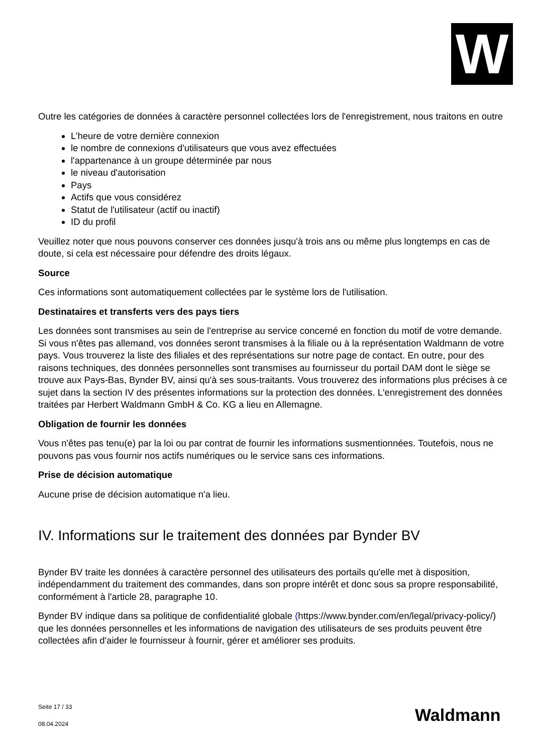W
Outre les catégories de données à caractère personnel collectées lors de l'enregistrement, nous traitons en outre
L’heure de votre dernière connexion
le nombre de connexions d'utilisateurs que vous avez effectuées
l'appartenance à un groupe déterminée par nous
le niveau d'autorisation
Pays
Actifs que vous considérez
Statut de l'utilisateur (actif ou inactif)
ID du profil
Veuillez noter que nous pouvons conserver ces données jusqu'à trois ans ou même plus longtemps en cas de doute, si cela est nécessaire pour défendre des droits légaux.
Source
Ces informations sont automatiquement collectées par le système lors de l'utilisation.
Destinataires et transferts vers des pays tiers
Les données sont transmises au sein de l'entreprise au service concerné en fonction du motif de votre demande. Si vous n'êtes pas allemand, vos données seront transmises à la filiale ou à la représentation Waldmann de votre pays. Vous trouverez la liste des filiales et des représentations sur notre page de contact. En outre, pour des raisons techniques, des données personnelles sont transmises au fournisseur du portail DAM dont le siège se trouve aux Pays-Bas, Bynder BV, ainsi qu'à ses sous-traitants. Vous trouverez des informations plus précises à ce sujet dans la section IV des présentes informations sur la protection des données. L'enregistrement des données traitées par Herbert Waldmann GmbH & Co. KG a lieu en Allemagne.
Obligation de fournir les données
Vous n'êtes pas tenu(e) par la loi ou par contrat de fournir les informations susmentionnées. Toutefois, nous ne pouvons pas vous fournir nos actifs numériques ou le service sans ces informations.
Prise de décision automatique
Aucune prise de décision automatique n'a lieu.
IV. Informations sur le traitement des données par Bynder BV
Bynder BV traite les données à caractère personnel des utilisateurs des portails qu'elle met à disposition, indépendamment du traitement des commandes, dans son propre intérêt et donc sous sa propre responsabilité, conformément à l'article 28, paragraphe 10.
Bynder BV indique dans sa politique de confidentialité globale (https://www.bynder.com/en/legal/privacy-policy/) que les données personnelles et les informations de navigation des utilisateurs de ses produits peuvent être collectées afin d'aider le fournisseur à fournir, gérer et améliorer ses produits.
Seite 17 / 33
08.04.2024
Waldmann